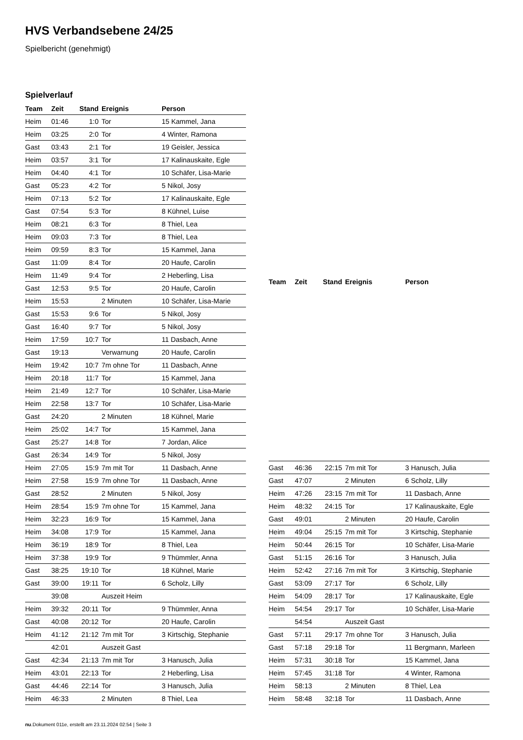HVS Verbandsebene 24/25
Spielbericht (genehmigt)
Spielverlauf
| Team | Zeit | Stand | Ereignis | Person |
| --- | --- | --- | --- | --- |
| Heim | 01:46 | 1:0 | Tor | 15 Kammel, Jana |
| Heim | 03:25 | 2:0 | Tor | 4 Winter, Ramona |
| Gast | 03:43 | 2:1 | Tor | 19 Geisler, Jessica |
| Heim | 03:57 | 3:1 | Tor | 17 Kalinauskaite, Egle |
| Heim | 04:40 | 4:1 | Tor | 10 Schäfer, Lisa-Marie |
| Gast | 05:23 | 4:2 | Tor | 5 Nikol, Josy |
| Heim | 07:13 | 5:2 | Tor | 17 Kalinauskaite, Egle |
| Gast | 07:54 | 5:3 | Tor | 8 Kühnel, Luise |
| Heim | 08:21 | 6:3 | Tor | 8 Thiel, Lea |
| Heim | 09:03 | 7:3 | Tor | 8 Thiel, Lea |
| Heim | 09:59 | 8:3 | Tor | 15 Kammel, Jana |
| Gast | 11:09 | 8:4 | Tor | 20 Haufe, Carolin |
| Heim | 11:49 | 9:4 | Tor | 2 Heberling, Lisa |
| Gast | 12:53 | 9:5 | Tor | 20 Haufe, Carolin |
| Heim | 15:53 | | 2 Minuten | 10 Schäfer, Lisa-Marie |
| Gast | 15:53 | 9:6 | Tor | 5 Nikol, Josy |
| Gast | 16:40 | 9:7 | Tor | 5 Nikol, Josy |
| Heim | 17:59 | 10:7 | Tor | 11 Dasbach, Anne |
| Gast | 19:13 | | Verwarnung | 20 Haufe, Carolin |
| Heim | 19:42 | 10:7 | 7m ohne Tor | 11 Dasbach, Anne |
| Heim | 20:18 | 11:7 | Tor | 15 Kammel, Jana |
| Heim | 21:49 | 12:7 | Tor | 10 Schäfer, Lisa-Marie |
| Heim | 22:58 | 13:7 | Tor | 10 Schäfer, Lisa-Marie |
| Gast | 24:20 | | 2 Minuten | 18 Kühnel, Marie |
| Heim | 25:02 | 14:7 | Tor | 15 Kammel, Jana |
| Gast | 25:27 | 14:8 | Tor | 7 Jordan, Alice |
| Gast | 26:34 | 14:9 | Tor | 5 Nikol, Josy |
| Heim | 27:05 | 15:9 | 7m mit Tor | 11 Dasbach, Anne |
| Heim | 27:58 | 15:9 | 7m ohne Tor | 11 Dasbach, Anne |
| Gast | 28:52 | | 2 Minuten | 5 Nikol, Josy |
| Heim | 28:54 | 15:9 | 7m ohne Tor | 15 Kammel, Jana |
| Heim | 32:23 | 16:9 | Tor | 15 Kammel, Jana |
| Heim | 34:08 | 17:9 | Tor | 15 Kammel, Jana |
| Heim | 36:19 | 18:9 | Tor | 8 Thiel, Lea |
| Heim | 37:38 | 19:9 | Tor | 9 Thümmler, Anna |
| Gast | 38:25 | 19:10 | Tor | 18 Kühnel, Marie |
| Gast | 39:00 | 19:11 | Tor | 6 Scholz, Lilly |
| | 39:08 | | Auszeit Heim | |
| Heim | 39:32 | 20:11 | Tor | 9 Thümmler, Anna |
| Gast | 40:08 | 20:12 | Tor | 20 Haufe, Carolin |
| Heim | 41:12 | 21:12 | 7m mit Tor | 3 Kirtschig, Stephanie |
| | 42:01 | | Auszeit Gast | |
| Gast | 42:34 | 21:13 | 7m mit Tor | 3 Hanusch, Julia |
| Heim | 43:01 | 22:13 | Tor | 2 Heberling, Lisa |
| Gast | 44:46 | 22:14 | Tor | 3 Hanusch, Julia |
| Heim | 46:33 | | 2 Minuten | 8 Thiel, Lea |
| Team | Zeit | Stand | Ereignis | Person |
| --- | --- | --- | --- | --- |
| Gast | 46:36 | 22:15 | 7m mit Tor | 3 Hanusch, Julia |
| Gast | 47:07 | | 2 Minuten | 6 Scholz, Lilly |
| Heim | 47:26 | 23:15 | 7m mit Tor | 11 Dasbach, Anne |
| Heim | 48:32 | 24:15 | Tor | 17 Kalinauskaite, Egle |
| Gast | 49:01 | | 2 Minuten | 20 Haufe, Carolin |
| Heim | 49:04 | 25:15 | 7m mit Tor | 3 Kirtschig, Stephanie |
| Heim | 50:44 | 26:15 | Tor | 10 Schäfer, Lisa-Marie |
| Gast | 51:15 | 26:16 | Tor | 3 Hanusch, Julia |
| Heim | 52:42 | 27:16 | 7m mit Tor | 3 Kirtschig, Stephanie |
| Gast | 53:09 | 27:17 | Tor | 6 Scholz, Lilly |
| Heim | 54:09 | 28:17 | Tor | 17 Kalinauskaite, Egle |
| Heim | 54:54 | 29:17 | Tor | 10 Schäfer, Lisa-Marie |
| | 54:54 | | Auszeit Gast | |
| Gast | 57:11 | 29:17 | 7m ohne Tor | 3 Hanusch, Julia |
| Gast | 57:18 | 29:18 | Tor | 11 Bergmann, Marleen |
| Heim | 57:31 | 30:18 | Tor | 15 Kammel, Jana |
| Heim | 57:45 | 31:18 | Tor | 4 Winter, Ramona |
| Heim | 58:13 | | 2 Minuten | 8 Thiel, Lea |
| Heim | 58:48 | 32:18 | Tor | 11 Dasbach, Anne |
nu.Dokument 011e, erstellt am 23.11.2024 02:54 | Seite 3